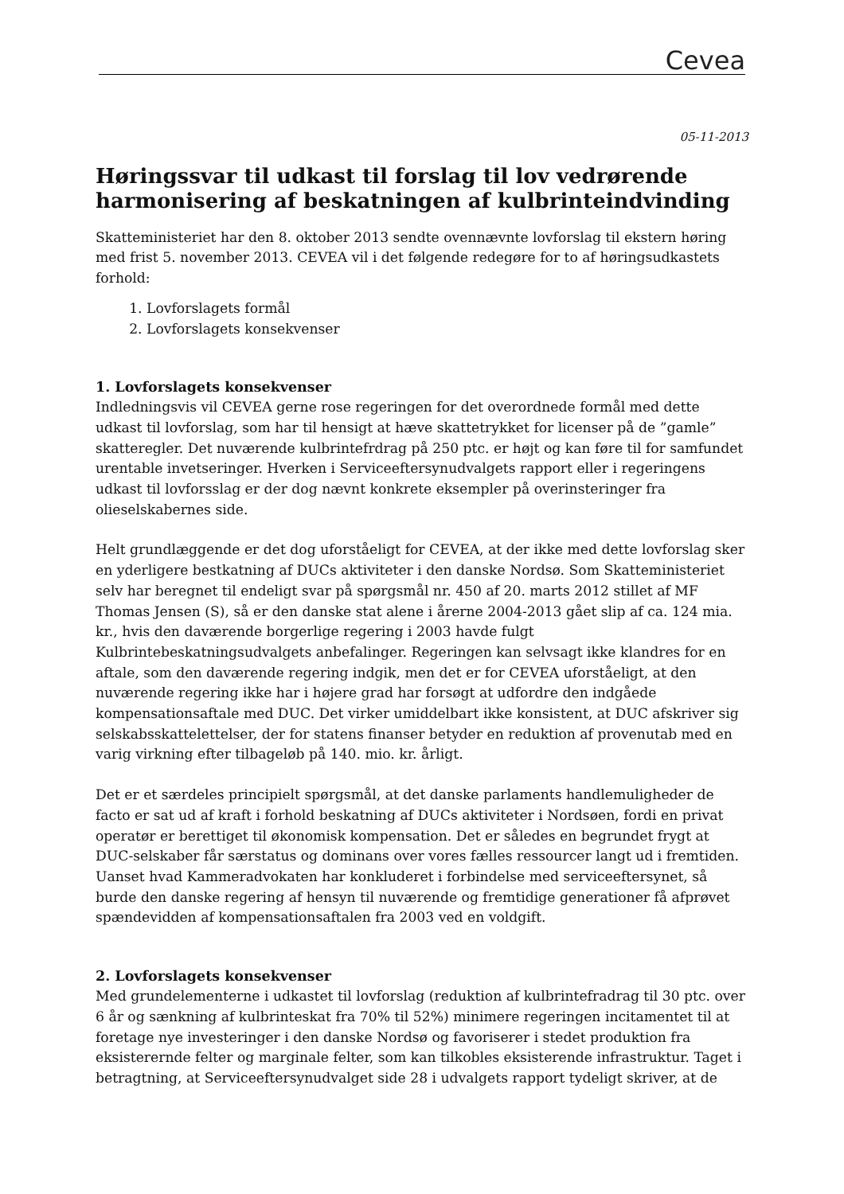Cevea
05-11-2013
Høringssvar til udkast til forslag til lov vedrørende harmonisering af beskatningen af kulbrinteindvinding
Skatteministeriet har den 8. oktober 2013 sendte ovennævnte lovforslag til ekstern høring med frist 5. november 2013. CEVEA vil i det følgende redegøre for to af høringsudkastets forhold:
1. Lovforslagets formål
2. Lovforslagets konsekvenser
1. Lovforslagets konsekvenser
Indledningsvis vil CEVEA gerne rose regeringen for det overordnede formål med dette udkast til lovforslag, som har til hensigt at hæve skattetrykket for licenser på de ”gamle” skatteregler. Det nuværende kulbrintefrdrag på 250 ptc. er højt og kan føre til for samfundet urentable invetseringer. Hverken i Serviceeftersynudvalgets rapport eller i regeringens udkast til lovforsslag er der dog nævnt konkrete eksempler på overinsteringer fra olieselskabernes side.
Helt grundlæggende er det dog uforståeligt for CEVEA, at der ikke med dette lovforslag sker en yderligere bestkatning af DUCs aktiviteter i den danske Nordsø. Som Skatteministeriet selv har beregnet til endeligt svar på spørgsmål nr. 450 af 20. marts 2012 stillet af MF Thomas Jensen (S), så er den danske stat alene i årerne 2004-2013 gået slip af ca. 124 mia. kr., hvis den daværende borgerlige regering i 2003 havde fulgt Kulbrintebeskatningsudvalgets anbefalinger. Regeringen kan selvsagt ikke klandres for en aftale, som den daværende regering indgik, men det er for CEVEA uforståeligt, at den nuværende regering ikke har i højere grad har forsøgt at udfordre den indgåede kompensationsaftale med DUC. Det virker umiddelbart ikke konsistent, at DUC afskriver sig selskabsskattelettelser, der for statens finanser betyder en reduktion af provenutab med en varig virkning efter tilbageløb på 140. mio. kr. årligt.
Det er et særdeles principielt spørgsmål, at det danske parlaments handlemuligheder de facto er sat ud af kraft i forhold beskatning af DUCs aktiviteter i Nordsøen, fordi en privat operatør er berettiget til økonomisk kompensation. Det er således en begrundet frygt at DUC-selskaber får særstatus og dominans over vores fælles ressourcer langt ud i fremtiden. Uanset hvad Kammeradvokaten har konkluderet i forbindelse med serviceeftersynet, så burde den danske regering af hensyn til nuværende og fremtidige generationer få afprøvet spændevidden af kompensationsaftalen fra 2003 ved en voldgift.
2. Lovforslagets konsekvenser
Med grundelementerne i udkastet til lovforslag (reduktion af kulbrintefradrag til 30 ptc. over 6 år og sænkning af kulbrinteskat fra 70% til 52%) minimere regeringen incitamentet til at foretage nye investeringer i den danske Nordsø og favoriserer i stedet produktion fra eksisterernde felter og marginale felter, som kan tilkobles eksisterende infrastruktur. Taget i betragtning, at Serviceeftersynudvalget side 28 i udvalgets rapport tydeligt skriver, at de